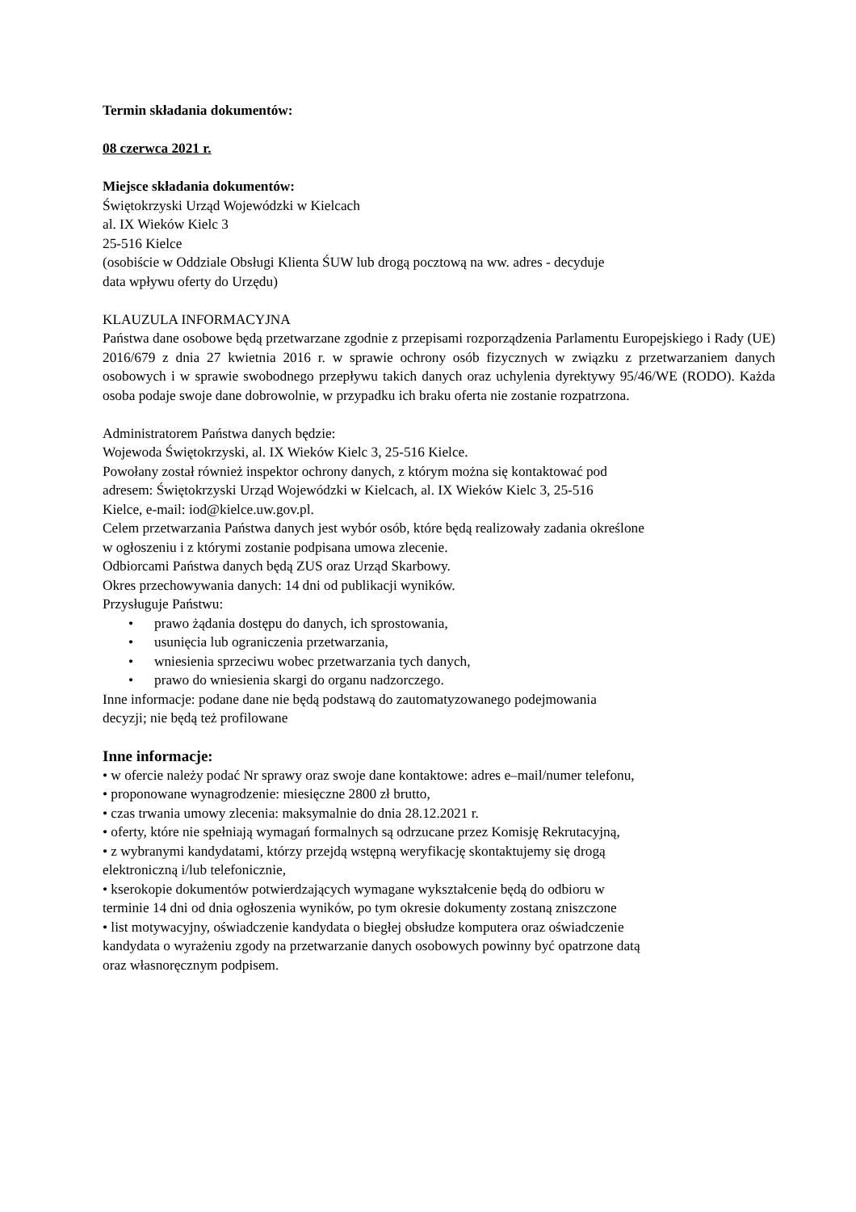Termin składania dokumentów:
08 czerwca 2021 r.
Miejsce składania dokumentów:
Świętokrzyski Urząd Wojewódzki w Kielcach
al. IX Wieków Kielc 3
25-516 Kielce
(osobiście w Oddziale Obsługi Klienta ŚUW lub drogą pocztową na ww. adres - decyduje
data wpływu oferty do Urzędu)
KLAUZULA INFORMACYJNA
Państwa dane osobowe będą przetwarzane zgodnie z przepisami rozporządzenia Parlamentu Europejskiego i Rady (UE) 2016/679 z dnia 27 kwietnia 2016 r. w sprawie ochrony osób fizycznych w związku z przetwarzaniem danych osobowych i w sprawie swobodnego przepływu takich danych oraz uchylenia dyrektywy 95/46/WE (RODO). Każda osoba podaje swoje dane dobrowolnie, w przypadku ich braku oferta nie zostanie rozpatrzona.
Administratorem Państwa danych będzie:
Wojewoda Świętokrzyski, al. IX Wieków Kielc 3, 25-516 Kielce.
Powołany został również inspektor ochrony danych, z którym można się kontaktować pod
adresem: Świętokrzyski Urząd Wojewódzki w Kielcach, al. IX Wieków Kielc 3, 25-516
Kielce, e-mail: iod@kielce.uw.gov.pl.
Celem przetwarzania Państwa danych jest wybór osób, które będą realizowały zadania określone
w ogłoszeniu i z którymi zostanie podpisana umowa zlecenie.
Odbiorcami Państwa danych będą ZUS oraz Urząd Skarbowy.
Okres przechowywania danych: 14 dni od publikacji wyników.
Przysługuje Państwu:
• prawo żądania dostępu do danych, ich sprostowania,
• usunięcia lub ograniczenia przetwarzania,
• wniesienia sprzeciwu wobec przetwarzania tych danych,
• prawo do wniesienia skargi do organu nadzorczego.
Inne informacje: podane dane nie będą podstawą do zautomatyzowanego podejmowania
decyzji; nie będą też profilowane
Inne informacje:
• w ofercie należy podać Nr sprawy oraz swoje dane kontaktowe: adres e–mail/numer telefonu,
• proponowane wynagrodzenie: miesięczne 2800 zł brutto,
• czas trwania umowy zlecenia: maksymalnie do dnia 28.12.2021 r.
• oferty, które nie spełniają wymagań formalnych są odrzucane przez Komisję Rekrutacyjną,
• z wybranymi kandydatami, którzy przejdą wstępną weryfikację skontaktujemy się drogą
elektroniczną i/lub telefonicznie,
• kserokopie dokumentów potwierdzających wymagane wykształcenie będą do odbioru w
terminie 14 dni od dnia ogłoszenia wyników, po tym okresie dokumenty zostaną zniszczone
• list motywacyjny, oświadczenie kandydata o biegłej obsłudze komputera oraz oświadczenie
kandydata o wyrażeniu zgody na przetwarzanie danych osobowych powinny być opatrzone datą
oraz własnoręcznym podpisem.